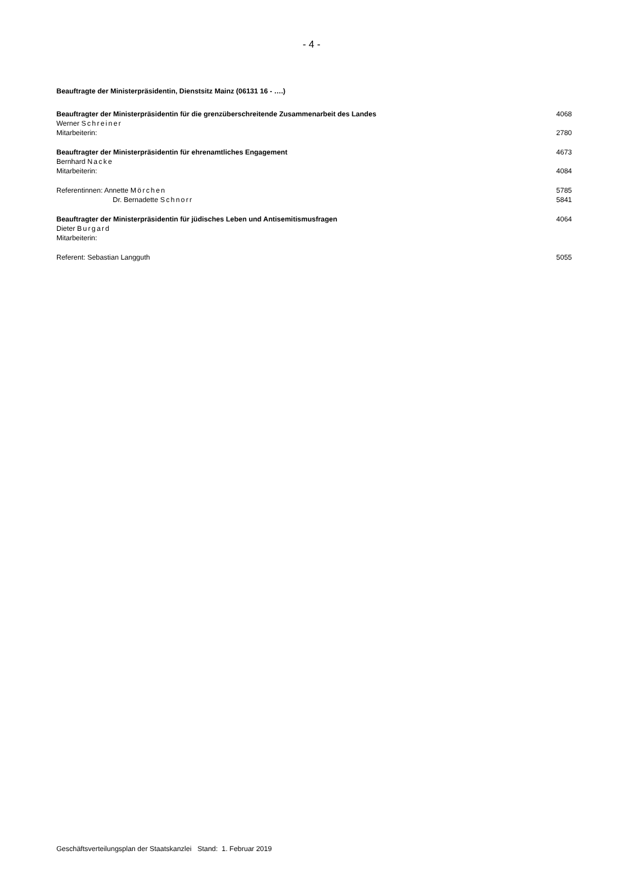- 4 -
Beauftragte der Ministerpräsidentin, Dienstsitz Mainz (06131 16 - ….)
Beauftragter der Ministerpräsidentin für die grenzüberschreitende Zusammenarbeit des Landes 4068
Werner Schreiner
Mitarbeiterin: 2780
Beauftragter der Ministerpräsidentin für ehrenamtliches Engagement 4673
Bernhard Nacke
Mitarbeiterin: 4084
Referentinnen: Annette Mörchen 5785
Dr. Bernadette Schnorr 5841
Beauftragter der Ministerpräsidentin für jüdisches Leben und Antisemitismusfragen 4064
Dieter Burgard
Mitarbeiterin:
Referent: Sebastian Langguth 5055
Geschäftsverteilungsplan der Staatskanzlei Stand: 1. Februar 2019